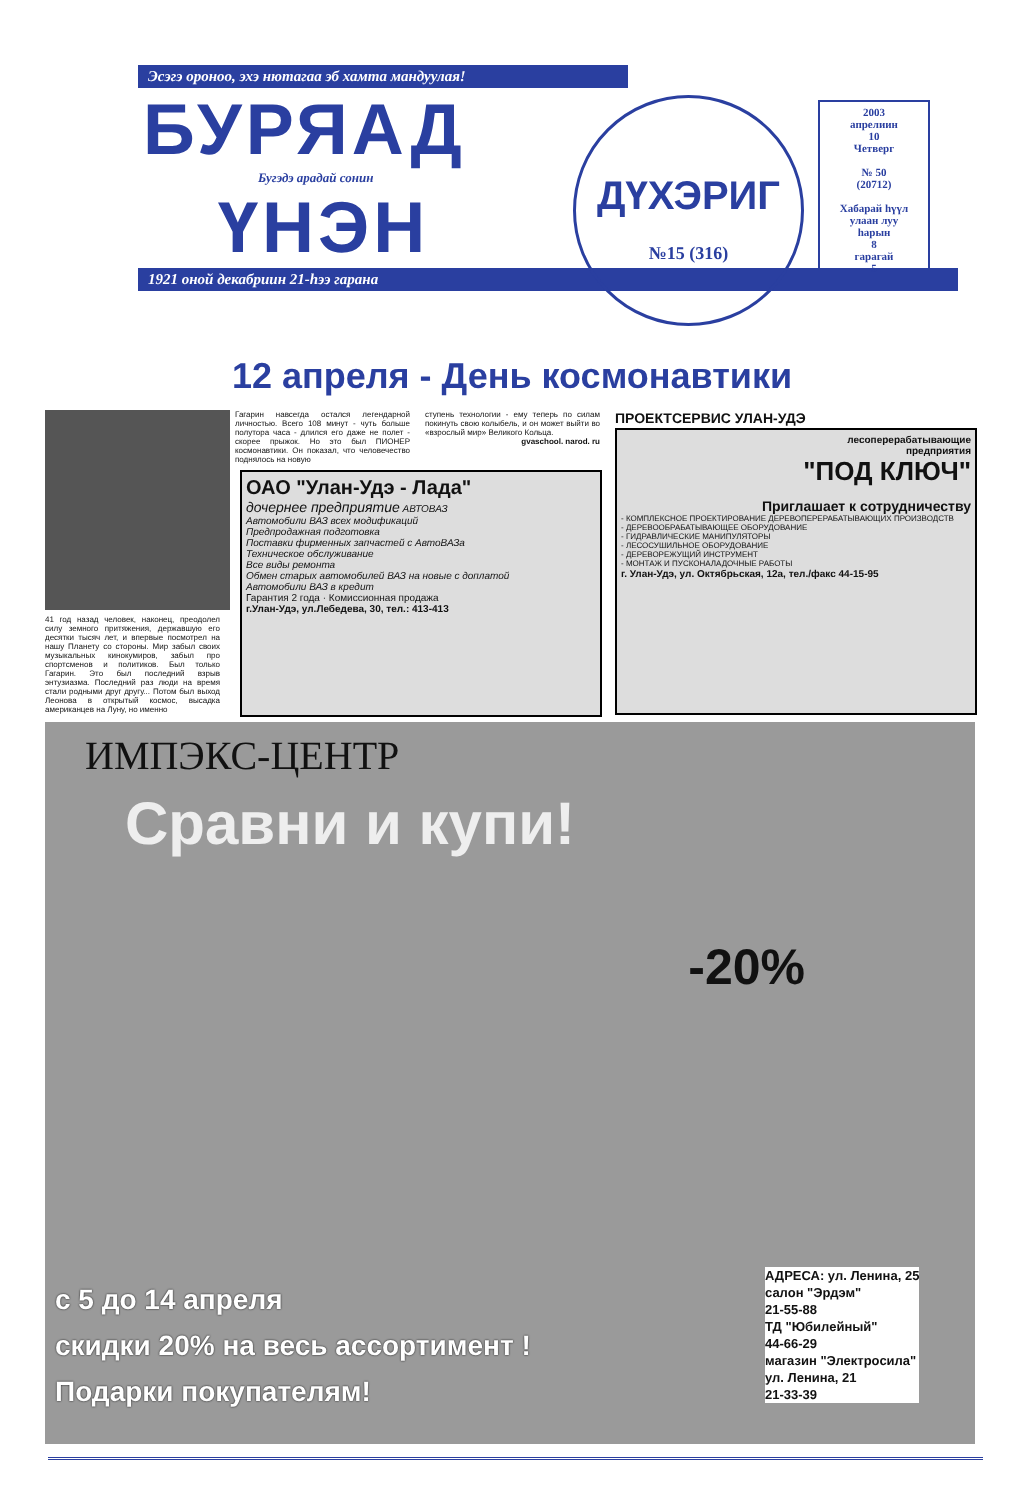Эсэгэ ороноо, эхэ нютагаа эб хамта мандуулая!
БУРЯАД
Бугэдэ арадай сонин
ҮНЭН
1921 оной декабриин 21-hээ гарана
ДҮХЭРИГ
№15 (316)
2003
апрелиин
10
Четверг
№ 50
(20712)
Хабарай hүүл
улаан луу
hарын
8
гарагай
5
12 апреля - День космонавтики
41 год назад человек, наконец, преодолел силу земного притяжения, державшую его десятки тысяч лет, и впервые посмотрел на нашу Планету со стороны. Мир забыл своих музыкальных кинокумиров, забыл про спортсменов и политиков. Был только Гагарин. Это был последний взрыв энтузиазма. Последний раз люди на время стали родными друг другу... Потом был выход Леонова в открытый космос, высадка американцев на Луну, но именно
Гагарин навсегда остался легендарной личностью. Всего 108 минут - чуть больше полутора часа - длился его даже не полет - скорее прыжок. Но это был ПИОНЕР космонавтики. Он показал, что человечество поднялось на новую
ступень технологии - ему теперь по силам покинуть свою колыбель, и он может выйти во «взрослый мир» Великого Кольца.
gvaschool. narod. ru
ОАО "Улан-Удэ - Лада"
дочернее предприятие АВТОВАЗ
Автомобили ВАЗ всех модификаций
Предпродажная подготовка
Поставки фирменных запчастей с АвтоВАЗа
Техническое обслуживание
Все виды ремонта
Обмен старых автомобилей ВАЗ на новые с доплатой
Автомобили ВАЗ в кредит
Гарантия 2 года · Комиссионная продажа
г.Улан-Удэ, ул.Лебедева, 30, тел.: 413-413
ПРОЕКТСЕРВИС УЛАН-УДЭ
лесоперерабатывающие
предприятия
"ПОД КЛЮЧ"
Приглашает к сотрудничеству
- КОМПЛЕКСНОЕ ПРОЕКТИРОВАНИЕ ДЕРЕВОПЕРЕРАБАТЫВАЮЩИХ ПРОИЗВОДСТВ
- ДЕРЕВООБРАБАТЫВАЮЩЕЕ ОБОРУДОВАНИЕ
- ГИДРАВЛИЧЕСКИЕ МАНИПУЛЯТОРЫ
- ЛЕСОСУШИЛЬНОЕ ОБОРУДОВАНИЕ
- ДЕРЕВОРЕЖУЩИЙ ИНСТРУМЕНТ
- МОНТАЖ И ПУСКОНАЛАДОЧНЫЕ РАБОТЫ
г. Улан-Удэ, ул. Октябрьская, 12а, тел./факс 44-15-95
ИМПЭКС-ЦЕНТР
Сравни и купи!
-20%
с 5 до 14 апреля
скидки 20% на весь ассортимент !
Подарки покупателям!
АДРЕСА: ул. Ленина, 25
салон "Эрдэм"
21-55-88
ТД "Юбилейный"
44-66-29
магазин "Электросила"
ул. Ленина, 21
21-33-39